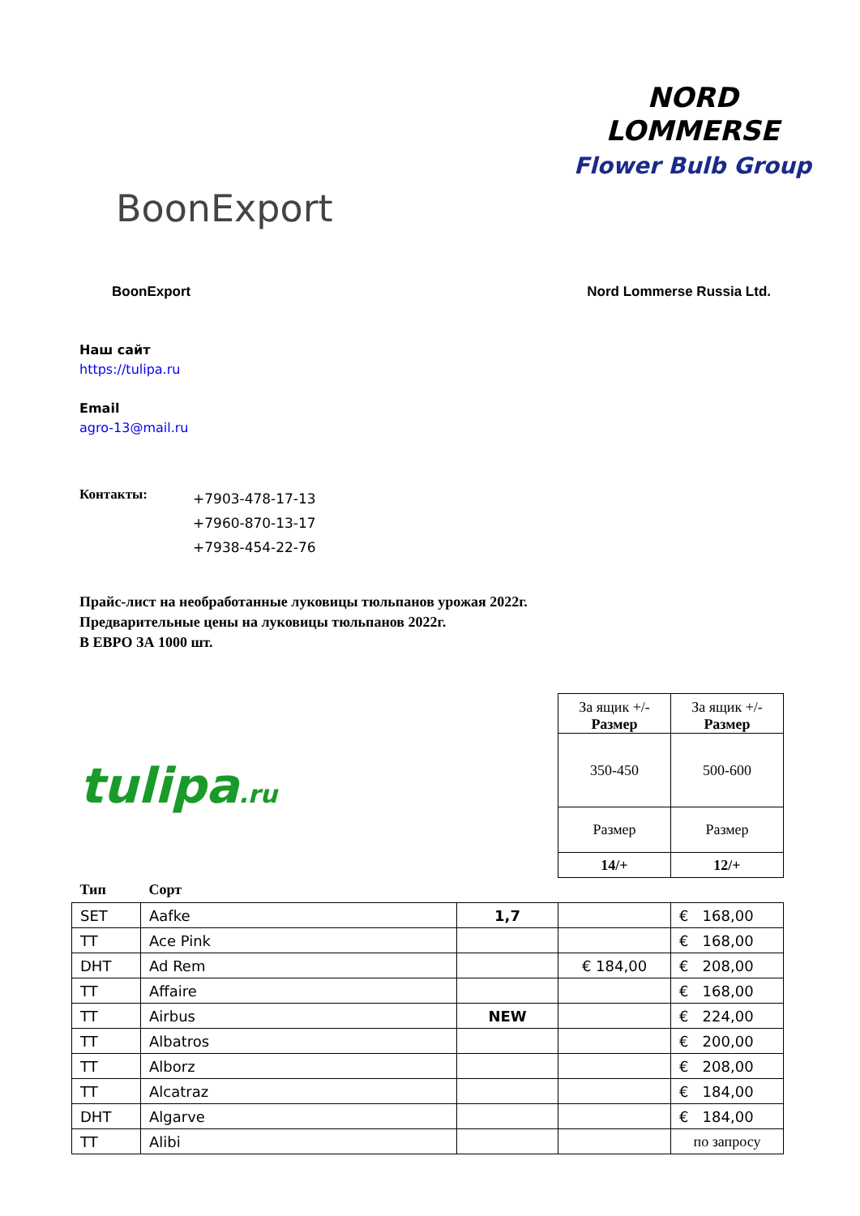BoonExport
NORD
LOMMERSE
Flower Bulb Group
BoonExport Nord Lommerse Russia Ltd.
Наш сайт
https://tulipa.ru
Email
agro-13@mail.ru
Контакты:
+7903-478-17-13
+7960-870-13-17
+7938-454-22-76
Прайс-лист на необработанные луковицы тюльпанов урожая 2022г.
Предварительные цены на луковицы тюльпанов 2022г.
В ЕВРО ЗА 1000 шт.
| tulipa .ru | | | За ящик +/- Размер | За ящик +/- Размер |
| | | | 350-450 | 500-600 |
| | | | Размер | Размер |
| | | | 14/+ | 12/+ |
| Тип | Сорт | | | |
| SET | Aafke | 1,7 | | € 168,00 |
| TT | Ace Pink | | | € 168,00 |
| DHT | Ad Rem | | € 184,00 | € 208,00 |
| TT | Affaire | | | € 168,00 |
| TT | Airbus | NEW | | € 224,00 |
| TT | Albatros | | | € 200,00 |
| TT | Alborz | | | € 208,00 |
| TT | Alcatraz | | | € 184,00 |
| DHT | Algarve | | | € 184,00 |
| TT | Alibi | | | по запросу |